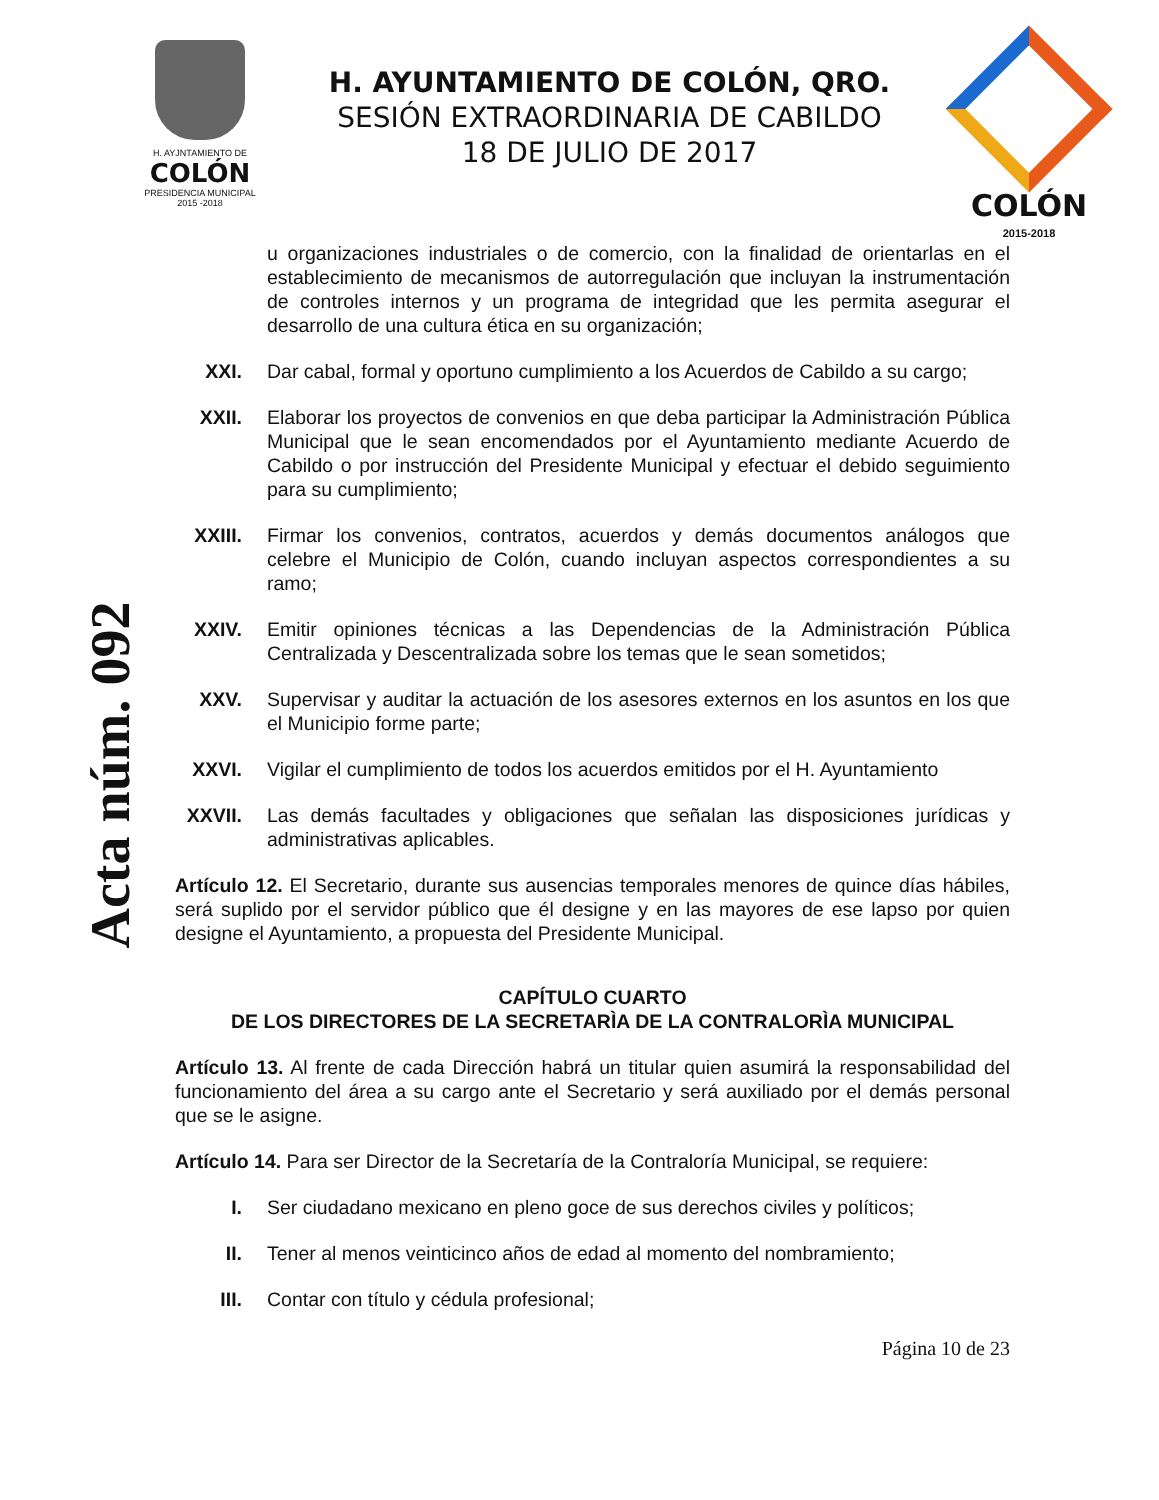H. AYJNTAMIENTO DE
COLÓN
PRESIDENCIA MUNICIPAL
2015 -2018
H. AYUNTAMIENTO DE COLÓN, QRO.
SESIÓN EXTRAORDINARIA DE CABILDO
18 DE JULIO DE 2017
COLÓN
2015-2018
Acta núm. 092
u organizaciones industriales o de comercio, con la finalidad de orientarlas en el establecimiento de mecanismos de autorregulación que incluyan la instrumentación de controles internos y un programa de integridad que les permita asegurar el desarrollo de una cultura ética en su organización;
XXI. Dar cabal, formal y oportuno cumplimiento a los Acuerdos de Cabildo a su cargo;
XXII. Elaborar los proyectos de convenios en que deba participar la Administración Pública Municipal que le sean encomendados por el Ayuntamiento mediante Acuerdo de Cabildo o por instrucción del Presidente Municipal y efectuar el debido seguimiento para su cumplimiento;
XXIII.
Firmar los convenios, contratos, acuerdos y demás documentos análogos que celebre el Municipio de Colón, cuando incluyan aspectos correspondientes a su ramo;
XXIV. Emitir opiniones técnicas a las Dependencias de la Administración Pública Centralizada y Descentralizada sobre los temas que le sean sometidos;
XXV. Supervisar y auditar la actuación de los asesores externos en los asuntos en los que el Municipio forme parte;
XXVI. Vigilar el cumplimiento de todos los acuerdos emitidos por el H. Ayuntamiento
XXVII.
Las demás facultades y obligaciones que señalan las disposiciones jurídicas y administrativas aplicables.
Artículo 12. El Secretario, durante sus ausencias temporales menores de quince días hábiles, será suplido por el servidor público que él designe y en las mayores de ese lapso por quien designe el Ayuntamiento, a propuesta del Presidente Municipal.
CAPÍTULO CUARTO
DE LOS DIRECTORES DE LA SECRETARÌA DE LA CONTRALORÌA MUNICIPAL
Artículo 13. Al frente de cada Dirección habrá un titular quien asumirá la responsabilidad del funcionamiento del área a su cargo ante el Secretario y será auxiliado por el demás personal que se le asigne.
Artículo 14. Para ser Director de la Secretaría de la Contraloría Municipal, se requiere:
I. Ser ciudadano mexicano en pleno goce de sus derechos civiles y políticos;
II. Tener al menos veinticinco años de edad al momento del nombramiento;
III. Contar con título y cédula profesional;
Página 10 de 23